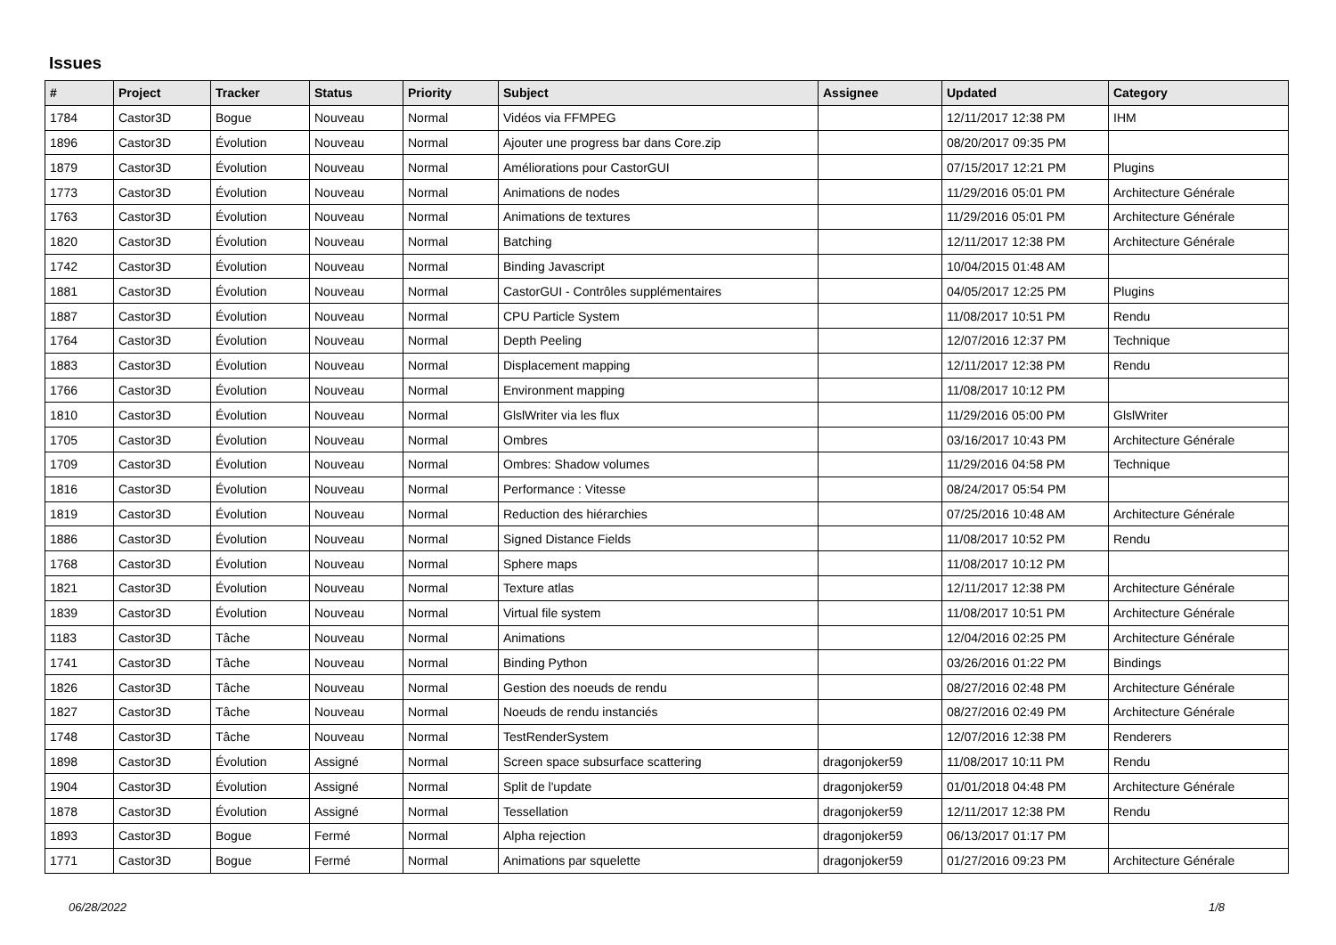Issues
| # | Project | Tracker | Status | Priority | Subject | Assignee | Updated | Category |
| --- | --- | --- | --- | --- | --- | --- | --- | --- |
| 1784 | Castor3D | Bogue | Nouveau | Normal | Vidéos via FFMPEG | | 12/11/2017 12:38 PM | IHM |
| 1896 | Castor3D | Évolution | Nouveau | Normal | Ajouter une progress bar dans Core.zip | | 08/20/2017 09:35 PM | |
| 1879 | Castor3D | Évolution | Nouveau | Normal | Améliorations pour CastorGUI | | 07/15/2017 12:21 PM | Plugins |
| 1773 | Castor3D | Évolution | Nouveau | Normal | Animations de nodes | | 11/29/2016 05:01 PM | Architecture Générale |
| 1763 | Castor3D | Évolution | Nouveau | Normal | Animations de textures | | 11/29/2016 05:01 PM | Architecture Générale |
| 1820 | Castor3D | Évolution | Nouveau | Normal | Batching | | 12/11/2017 12:38 PM | Architecture Générale |
| 1742 | Castor3D | Évolution | Nouveau | Normal | Binding Javascript | | 10/04/2015 01:48 AM | |
| 1881 | Castor3D | Évolution | Nouveau | Normal | CastorGUI - Contrôles supplémentaires | | 04/05/2017 12:25 PM | Plugins |
| 1887 | Castor3D | Évolution | Nouveau | Normal | CPU Particle System | | 11/08/2017 10:51 PM | Rendu |
| 1764 | Castor3D | Évolution | Nouveau | Normal | Depth Peeling | | 12/07/2016 12:37 PM | Technique |
| 1883 | Castor3D | Évolution | Nouveau | Normal | Displacement mapping | | 12/11/2017 12:38 PM | Rendu |
| 1766 | Castor3D | Évolution | Nouveau | Normal | Environment mapping | | 11/08/2017 10:12 PM | |
| 1810 | Castor3D | Évolution | Nouveau | Normal | GlslWriter via les flux | | 11/29/2016 05:00 PM | GlslWriter |
| 1705 | Castor3D | Évolution | Nouveau | Normal | Ombres | | 03/16/2017 10:43 PM | Architecture Générale |
| 1709 | Castor3D | Évolution | Nouveau | Normal | Ombres: Shadow volumes | | 11/29/2016 04:58 PM | Technique |
| 1816 | Castor3D | Évolution | Nouveau | Normal | Performance : Vitesse | | 08/24/2017 05:54 PM | |
| 1819 | Castor3D | Évolution | Nouveau | Normal | Reduction des hiérarchies | | 07/25/2016 10:48 AM | Architecture Générale |
| 1886 | Castor3D | Évolution | Nouveau | Normal | Signed Distance Fields | | 11/08/2017 10:52 PM | Rendu |
| 1768 | Castor3D | Évolution | Nouveau | Normal | Sphere maps | | 11/08/2017 10:12 PM | |
| 1821 | Castor3D | Évolution | Nouveau | Normal | Texture atlas | | 12/11/2017 12:38 PM | Architecture Générale |
| 1839 | Castor3D | Évolution | Nouveau | Normal | Virtual file system | | 11/08/2017 10:51 PM | Architecture Générale |
| 1183 | Castor3D | Tâche | Nouveau | Normal | Animations | | 12/04/2016 02:25 PM | Architecture Générale |
| 1741 | Castor3D | Tâche | Nouveau | Normal | Binding Python | | 03/26/2016 01:22 PM | Bindings |
| 1826 | Castor3D | Tâche | Nouveau | Normal | Gestion des noeuds de rendu | | 08/27/2016 02:48 PM | Architecture Générale |
| 1827 | Castor3D | Tâche | Nouveau | Normal | Noeuds de rendu instanciés | | 08/27/2016 02:49 PM | Architecture Générale |
| 1748 | Castor3D | Tâche | Nouveau | Normal | TestRenderSystem | | 12/07/2016 12:38 PM | Renderers |
| 1898 | Castor3D | Évolution | Assigné | Normal | Screen space subsurface scattering | dragonjoker59 | 11/08/2017 10:11 PM | Rendu |
| 1904 | Castor3D | Évolution | Assigné | Normal | Split de l'update | dragonjoker59 | 01/01/2018 04:48 PM | Architecture Générale |
| 1878 | Castor3D | Évolution | Assigné | Normal | Tessellation | dragonjoker59 | 12/11/2017 12:38 PM | Rendu |
| 1893 | Castor3D | Bogue | Fermé | Normal | Alpha rejection | dragonjoker59 | 06/13/2017 01:17 PM | |
| 1771 | Castor3D | Bogue | Fermé | Normal | Animations par squelette | dragonjoker59 | 01/27/2016 09:23 PM | Architecture Générale |
06/28/2022 1/8